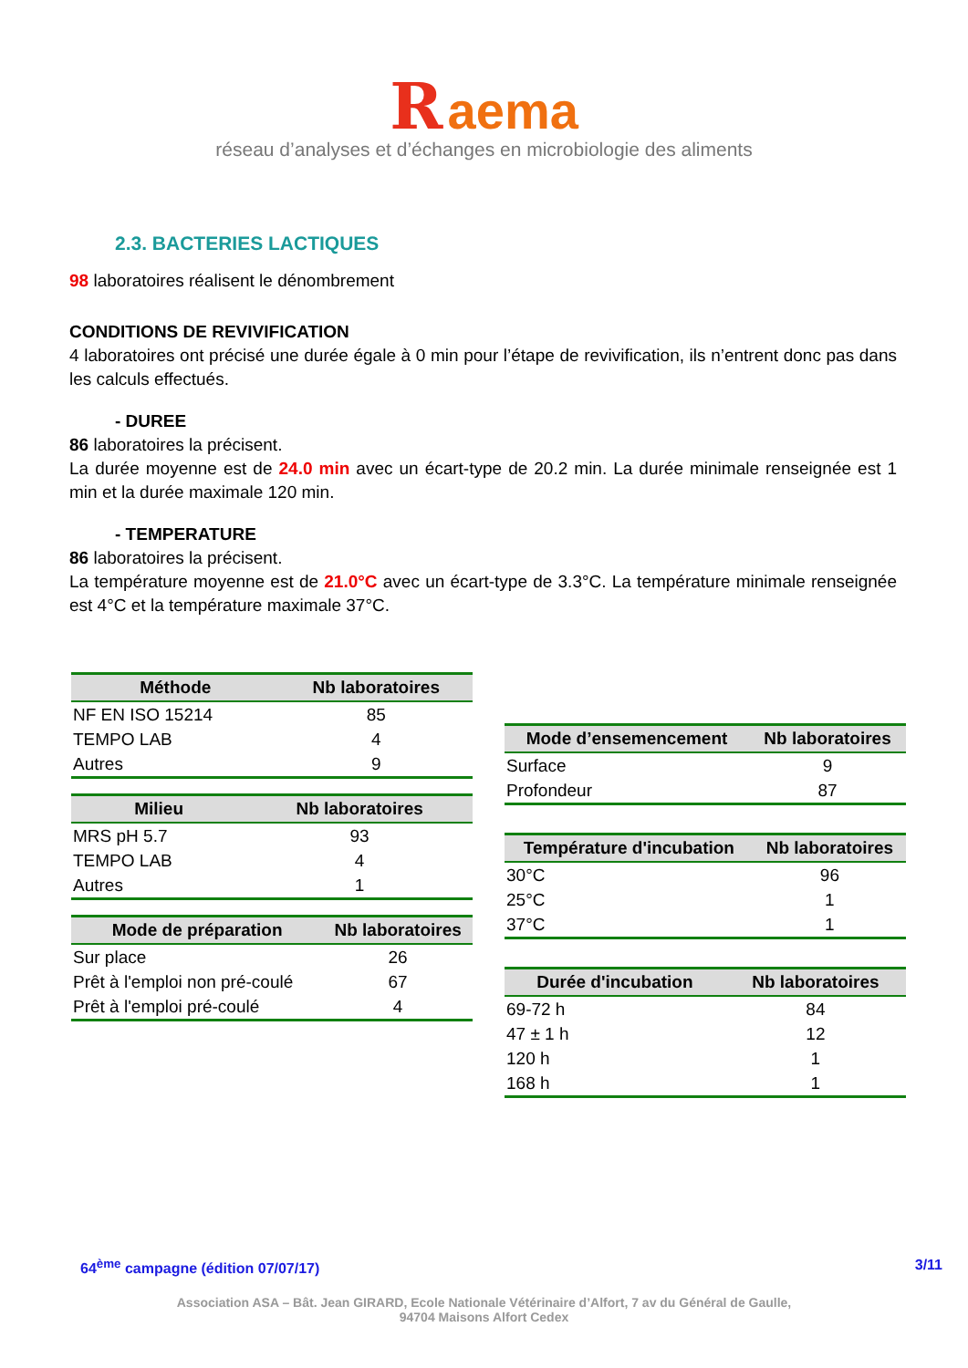R aema
réseau d’analyses et d’échanges en microbiologie des aliments
2.3. BACTERIES LACTIQUES
98 laboratoires réalisent le dénombrement
CONDITIONS DE REVIVIFICATION
4 laboratoires ont précisé une durée égale à 0 min pour l’étape de revivification, ils n’entrent donc pas dans les calculs effectués.
- DUREE
86 laboratoires la précisent.
La durée moyenne est de 24.0 min avec un écart-type de 20.2 min. La durée minimale renseignée est 1 min et la durée maximale 120 min.
- TEMPERATURE
86 laboratoires la précisent.
La température moyenne est de 21.0°C avec un écart-type de 3.3°C. La température minimale renseignée est 4°C et la température maximale 37°C.
| Méthode | Nb laboratoires |
| --- | --- |
| NF EN ISO 15214 | 85 |
| TEMPO LAB | 4 |
| Autres | 9 |
| Milieu | Nb laboratoires |
| --- | --- |
| MRS pH 5.7 | 93 |
| TEMPO LAB | 4 |
| Autres | 1 |
| Mode de préparation | Nb laboratoires |
| --- | --- |
| Sur place | 26 |
| Prêt à l'emploi non pré-coulé | 67 |
| Prêt à l'emploi pré-coulé | 4 |
| Mode d’ensemencement | Nb laboratoires |
| --- | --- |
| Surface | 9 |
| Profondeur | 87 |
| Température d'incubation | Nb laboratoires |
| --- | --- |
| 30°C | 96 |
| 25°C | 1 |
| 37°C | 1 |
| Durée d'incubation | Nb laboratoires |
| --- | --- |
| 69-72 h | 84 |
| 47 ± 1 h | 12 |
| 120 h | 1 |
| 168 h | 1 |
64<sup>ème</sup> campagne (édition 07/07/17) 3/11
Association ASA – Bât. Jean GIRARD, Ecole Nationale Vétérinaire d’Alfort, 7 av du Général de Gaulle,
94704 Maisons Alfort Cedex